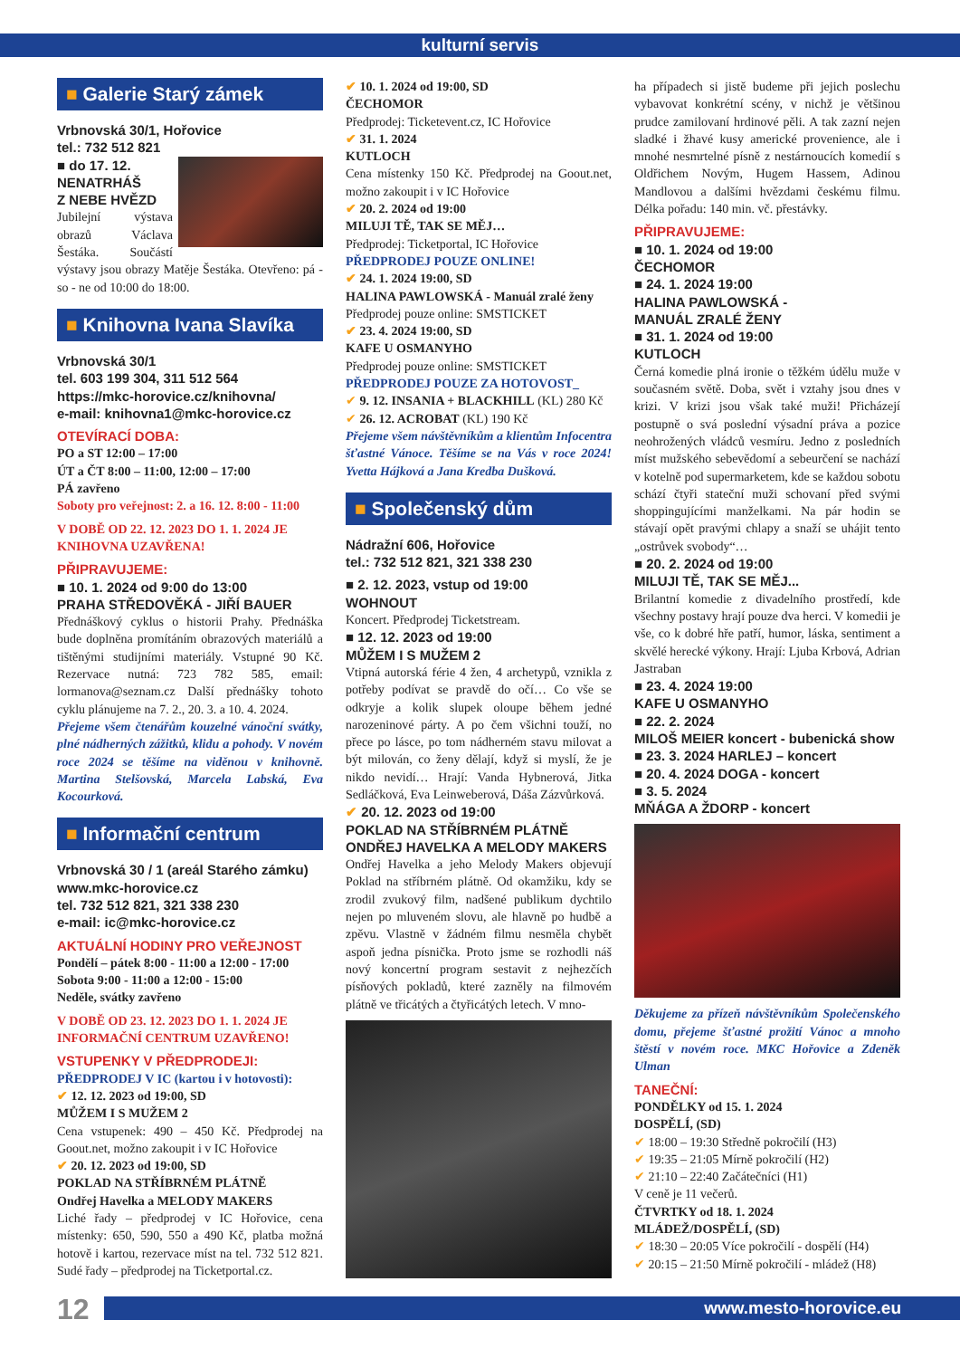kulturní servis
■ Galerie Starý zámek
Vrbnovská 30/1, Hořovice
tel.: 732 512 821
■ do 17. 12.
NENATRHÁŠ
Z NEBE HVĚZD
Jubilejní výstava obrazů Václava Šestáka. Součástí výstavy jsou obrazy Matěje Šestáka. Otevřeno: pá - so - ne od 10:00 do 18:00.
■ Knihovna Ivana Slavíka
Vrbnovská 30/1
tel. 603 199 304, 311 512 564
https://mkc-horovice.cz/knihovna/
e-mail: knihovna1@mkc-horovice.cz
OTEVÍRACÍ DOBA:
PO a ST 12:00 – 17:00
ÚT a ČT 8:00 – 11:00, 12:00 – 17:00
PÁ zavřeno
Soboty pro veřejnost: 2. a 16. 12. 8:00 - 11:00
V DOBĚ OD 22. 12. 2023 DO 1. 1. 2024 JE KNIHOVNA UZAVŘENA!
PŘIPRAVUJEME:
■ 10. 1. 2024 od 9:00 do 13:00
PRAHA STŘEDOVĚKÁ - JIŘÍ BAUER
Přednáškový cyklus o historii Prahy. Přednáška bude doplněna promítáním obrazových materiálů a tištěnými studijními materiály. Vstupné 90 Kč. Rezervace nutná: 723 782 585, email: lormanova@seznam.cz Další přednášky tohoto cyklu plánujeme na 7. 2., 20. 3. a 10. 4. 2024.
Přejeme všem čtenářům kouzelné vánoční svátky, plné nádherných zážitků, klidu a pohody. V novém roce 2024 se těšíme na viděnou v knihovně. Martina Stelšovská, Marcela Labská, Eva Kocourková.
■ Informační centrum
Vrbnovská 30 / 1 (areál Starého zámku)
www.mkc-horovice.cz
tel. 732 512 821, 321 338 230
e-mail: ic@mkc-horovice.cz
AKTUÁLNÍ HODINY PRO VEŘEJNOST
Pondělí – pátek 8:00 - 11:00 a 12:00 - 17:00
Sobota 9:00 - 11:00 a 12:00 - 15:00
Neděle, svátky zavřeno
V DOBĚ OD 23. 12. 2023 DO 1. 1. 2024 JE INFORMAČNÍ CENTRUM UZAVŘENO!
VSTUPENKY V PŘEDPRODEJI:
PŘEDPRODEJ V IC (kartou i v hotovosti):
✔ 12. 12. 2023 od 19:00, SD
MŮŽEM I S MUŽEM 2
Cena vstupenek: 490 – 450 Kč. Předprodej na Goout.net, možno zakoupit i v IC Hořovice
✔ 20. 12. 2023 od 19:00, SD
POKLAD NA STŘÍBRNÉM PLÁTNĚ
Ondřej Havelka a MELODY MAKERS
Liché řady – předprodej v IC Hořovice, cena místenky: 650, 590, 550 a 490 Kč, platba možná hotově i kartou, rezervace míst na tel. 732 512 821. Sudé řady – předprodej na Ticketportal.cz.
✔ 10. 1. 2024 od 19:00, SD
ČECHOMOR
Předprodej: Ticketevent.cz, IC Hořovice
✔ 31. 1. 2024
KUTLOCH
Cena místenky 150 Kč. Předprodej na Goout.net, možno zakoupit i v IC Hořovice
✔ 20. 2. 2024 od 19:00
MILUJI TĚ, TAK SE MĚJ…
Předprodej: Ticketportal, IC Hořovice
PŘEDPRODEJ POUZE ONLINE!
✔ 24. 1. 2024 19:00, SD
HALINA PAWLOWSKÁ - Manuál zralé ženy
Předprodej pouze online: SMSTICKET
✔ 23. 4. 2024 19:00, SD
KAFE U OSMANYHO
Předprodej pouze online: SMSTICKET
PŘEDPRODEJ POUZE ZA HOTOVOST_
✔ 9. 12. INSANIA + BLACKHILL (KL) 280 Kč
✔ 26. 12. ACROBAT (KL) 190 Kč
Přejeme všem návštěvníkům a klientům Infocentra šťastné Vánoce. Těšíme se na Vás v roce 2024! Yvetta Hájková a Jana Kredba Dušková.
■ Společenský dům
Nádražní 606, Hořovice
tel.: 732 512 821, 321 338 230
■ 2. 12. 2023, vstup od 19:00
WOHNOUT
Koncert. Předprodej Ticketstream.
■ 12. 12. 2023 od 19:00
MŮŽEM I S MUŽEM 2
Vtipná autorská férie 4 žen, 4 archetypů, vznikla z potřeby podívat se pravdě do očí… Co vše se odkryje a kolik slupek oloupe během jedné narozeninové párty. A po čem všichni touží, no přece po lásce, po tom nádherném stavu milovat a být milován, co ženy dělají, když si myslí, že je nikdo nevidí… Hrají: Vanda Hybnerová, Jitka Sedláčková, Eva Leinweberová, Dáša Zázvůrková.
✔ 20. 12. 2023 od 19:00
POKLAD NA STŘÍBRNÉM PLÁTNĚ
ONDŘEJ HAVELKA A MELODY MAKERS
Ondřej Havelka a jeho Melody Makers objevují Poklad na stříbrném plátně. Od okamžiku, kdy se zrodil zvukový film, nadšené publikum dychtilo nejen po mluveném slovu, ale hlavně po hudbě a zpěvu. Vlastně v žádném filmu nesměla chybět aspoň jedna písnička. Proto jsme se rozhodli náš nový koncertní program sestavit z nejhezčích písňových pokladů, které zazněly na filmovém plátně ve třicátých a čtyřicátých letech. V mno-
ha případech si jistě budeme při jejich poslechu vybavovat konkrétní scény, v nichž je většinou prudce zamilovaní hrdinové pěli. A tak zazní nejen sladké i žhavé kusy americké provenience, ale i mnohé nesmrtelné písně z nestárnoucích komedií s Oldřichem Novým, Hugem Hassem, Adinou Mandlovou a dalšími hvězdami českému filmu. Délka pořadu: 140 min. vč. přestávky.
PŘIPRAVUJEME:
■ 10. 1. 2024 od 19:00
ČECHOMOR
■ 24. 1. 2024 19:00
HALINA PAWLOWSKÁ -
MANUÁL ZRALÉ ŽENY
■ 31. 1. 2024 od 19:00
KUTLOCH
Černá komedie plná ironie o těžkém údělu muže v současném světě. Doba, svět i vztahy jsou dnes v krizi. V krizi jsou však také muži! Přicházejí postupně o svá poslední výsadní práva a pozice neohrožených vládců vesmíru. Jedno z posledních míst mužského sebevědomí a sebeurčení se nachází v kotelně pod supermarketem, kde se každou sobotu schází čtyři stateční muži schovaní před svými shoppingujícími manželkami. Na pár hodin se stávají opět pravými chlapy a snaží se uhájit tento „ostrůvek svobody“…
■ 20. 2. 2024 od 19:00
MILUJI TĚ, TAK SE MĚJ...
Brilantní komedie z divadelního prostředí, kde všechny postavy hrají pouze dva herci. V komedii je vše, co k dobré hře patří, humor, láska, sentiment a skvělé herecké výkony. Hrají: Ljuba Krbová, Adrian Jastraban
■ 23. 4. 2024 19:00
KAFE U OSMANYHO
■ 22. 2. 2024
MILOŠ MEIER koncert - bubenická show
■ 23. 3. 2024 HARLEJ – koncert
■ 20. 4. 2024 DOGA - koncert
■ 3. 5. 2024
MŇÁGA A ŽDORP - koncert
Děkujeme za přízeň návštěvníkům Společenského domu, přejeme šťastné prožití Vánoc a mnoho štěstí v novém roce. MKC Hořovice a Zdeněk Ulman
TANEČNÍ:
PONDĚLKY od 15. 1. 2024
DOSPĚLÍ, (SD)
✔ 18:00 – 19:30 Středně pokročilí (H3)
✔ 19:35 – 21:05 Mírně pokročilí (H2)
✔ 21:10 – 22:40 Začátečníci (H1)
V ceně je 11 večerů.
ČTVRTKY od 18. 1. 2024
MLÁDEŽ/DOSPĚLÍ, (SD)
✔ 18:30 – 20:05 Více pokročilí - dospělí (H4)
✔ 20:15 – 21:50 Mírně pokročilí - mládež (H8)
12 www.mesto-horovice.eu